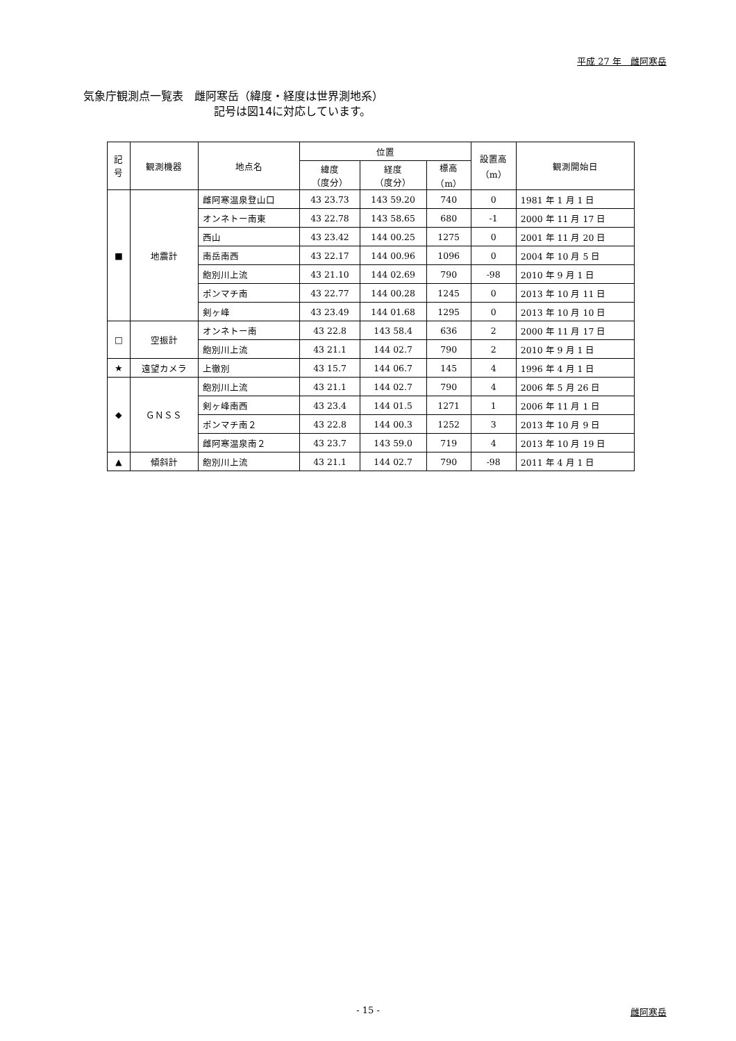平成 27 年　雌阿寒岳
気象庁観測点一覧表　雌阿寒岳（緯度・経度は世界測地系）
記号は図14に対応しています。
| 記 号 | 観測機器 | 地点名 | 位置 | | | 設置高 （m） | 観測開始日 |
| --- | --- | --- | --- | --- | --- | --- | --- |
| | | | 緯度 （度分） | 経度 （度分） | 標高 （m） | | |
| ■ | 地震計 | 雌阿寒温泉登山口 | 43 23.73 | 143 59.20 | 740 | 0 | 1981 年 1 月 1 日 |
| | | オンネトー南東 | 43 22.78 | 143 58.65 | 680 | -1 | 2000 年 11 月 17 日 |
| | | 西山 | 43 23.42 | 144 00.25 | 1275 | 0 | 2001 年 11 月 20 日 |
| | | 南岳南西 | 43 22.17 | 144 00.96 | 1096 | 0 | 2004 年 10 月 5 日 |
| | | 飽別川上流 | 43 21.10 | 144 02.69 | 790 | -98 | 2010 年 9 月 1 日 |
| | | ポンマチ南 | 43 22.77 | 144 00.28 | 1245 | 0 | 2013 年 10 月 11 日 |
| | | 剣ヶ峰 | 43 23.49 | 144 01.68 | 1295 | 0 | 2013 年 10 月 10 日 |
| □ | 空振計 | オンネトー南 | 43 22.8 | 143 58.4 | 636 | 2 | 2000 年 11 月 17 日 |
| | | 飽別川上流 | 43 21.1 | 144 02.7 | 790 | 2 | 2010 年 9 月 1 日 |
| ★ | 遠望カメラ | 上徹別 | 43 15.7 | 144 06.7 | 145 | 4 | 1996 年 4 月 1 日 |
| ◆ | ＧＮＳＳ | 飽別川上流 | 43 21.1 | 144 02.7 | 790 | 4 | 2006 年 5 月 26 日 |
| | | 剣ヶ峰南西 | 43 23.4 | 144 01.5 | 1271 | 1 | 2006 年 11 月 1 日 |
| | | ポンマチ南２ | 43 22.8 | 144 00.3 | 1252 | 3 | 2013 年 10 月 9 日 |
| | | 雌阿寒温泉南２ | 43 23.7 | 143 59.0 | 719 | 4 | 2013 年 10 月 19 日 |
| ▲ | 傾斜計 | 飽別川上流 | 43 21.1 | 144 02.7 | 790 | -98 | 2011 年 4 月 1 日 |
- 15 -
雌阿寒岳